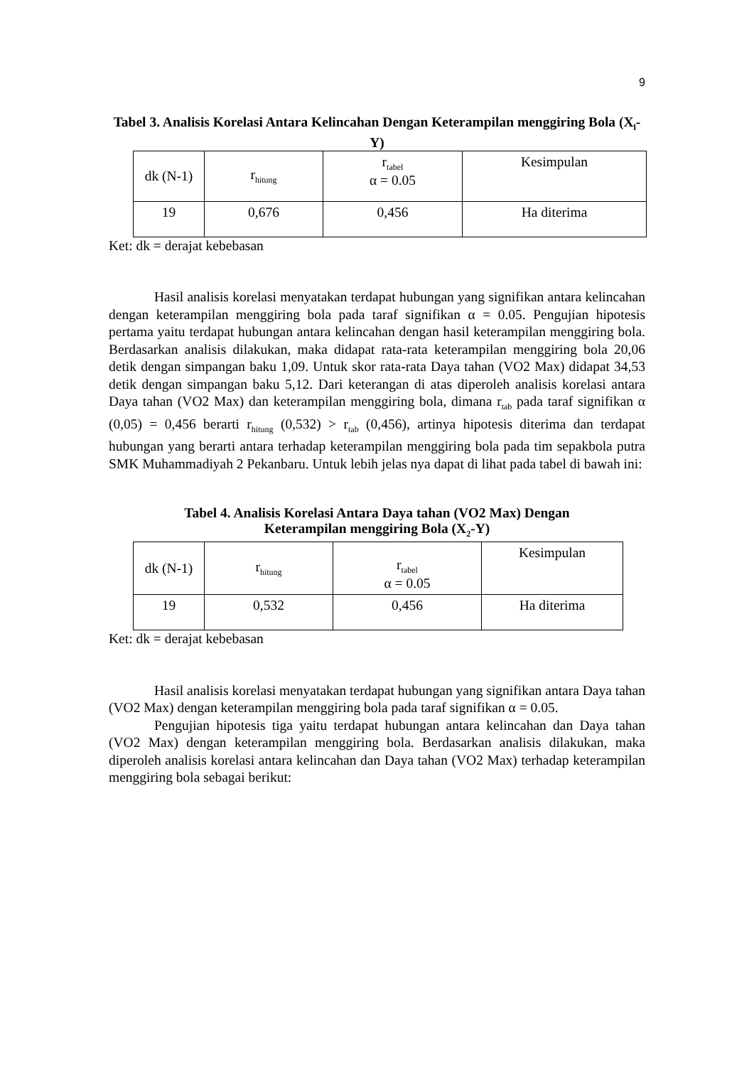9
Tabel 3. Analisis Korelasi Antara Kelincahan Dengan Keterampilan menggiring Bola (X<sub>l</sub>-Y)
| dk (N-1) | r<sub>hitung</sub> | r<sub>tabel</sub> α = 0.05 | Kesimpulan |
| 19 | 0,676 | 0,456 | Ha diterima |
Ket: dk = derajat kebebasan
Hasil analisis korelasi menyatakan terdapat hubungan yang signifikan antara kelincahan dengan keterampilan menggiring bola pada taraf signifikan α = 0.05. Pengujian hipotesis pertama yaitu terdapat hubungan antara kelincahan dengan hasil keterampilan menggiring bola. Berdasarkan analisis dilakukan, maka didapat rata-rata keterampilan menggiring bola 20,06 detik dengan simpangan baku 1,09. Untuk skor rata-rata Daya tahan (VO2 Max) didapat 34,53 detik dengan simpangan baku 5,12. Dari keterangan di atas diperoleh analisis korelasi antara Daya tahan (VO2 Max) dan keterampilan menggiring bola, dimana r<sub>tab</sub> pada taraf signifikan α (0,05) = 0,456 berarti r<sub>hitung</sub> (0,532) > r<sub>tab</sub> (0,456), artinya hipotesis diterima dan terdapat hubungan yang berarti antara terhadap keterampilan menggiring bola pada tim sepakbola putra SMK Muhammadiyah 2 Pekanbaru. Untuk lebih jelas nya dapat di lihat pada tabel di bawah ini:
Tabel 4. Analisis Korelasi Antara Daya tahan (VO2 Max) Dengan
Keterampilan menggiring Bola (X<sub>2</sub>-Y)
| dk (N-1) | r<sub>hitung</sub> | r<sub>tabel</sub> α = 0.05 | Kesimpulan |
| 19 | 0,532 | 0,456 | Ha diterima |
Ket: dk = derajat kebebasan
Hasil analisis korelasi menyatakan terdapat hubungan yang signifikan antara Daya tahan (VO2 Max) dengan keterampilan menggiring bola pada taraf signifikan α = 0.05.
Pengujian hipotesis tiga yaitu terdapat hubungan antara kelincahan dan Daya tahan (VO2 Max) dengan keterampilan menggiring bola. Berdasarkan analisis dilakukan, maka diperoleh analisis korelasi antara kelincahan dan Daya tahan (VO2 Max) terhadap keterampilan menggiring bola sebagai berikut: